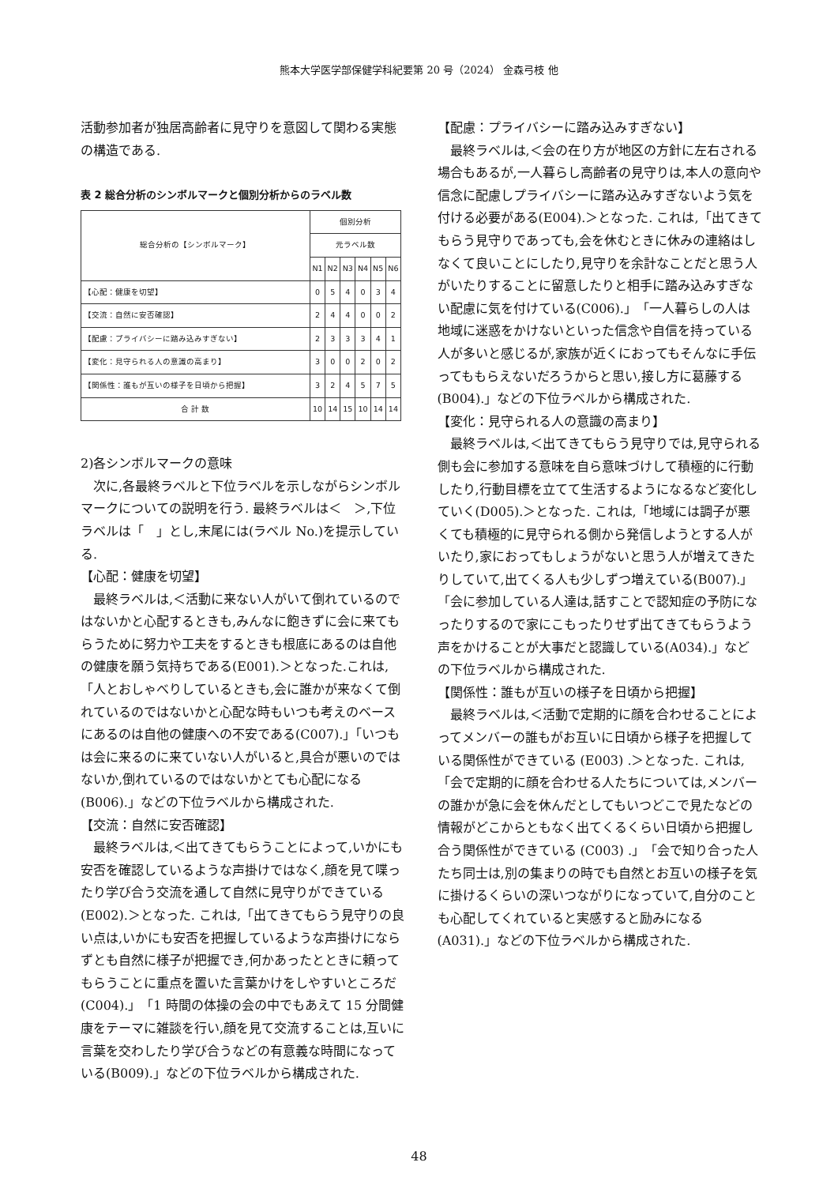熊本大学医学部保健学科紀要第 20 号（2024） 金森弓枝 他
活動参加者が独居高齢者に見守りを意図して関わる実態の構造である.
表 2 総合分析のシンボルマークと個別分析からのラベル数
| 総合分析の【シンボルマーク】 | 個別分析 | | | | | |
| --- | --- | --- | --- | --- | --- | --- |
| | 元ラベル数 | | | | | |
| | N1 | N2 | N3 | N4 | N5 | N6 |
| 【心配：健康を切望】 | 0 | 5 | 4 | 0 | 3 | 4 |
| 【交流：自然に安否確認】 | 2 | 4 | 4 | 0 | 0 | 2 |
| 【配慮：プライバシーに踏み込みすぎない】 | 2 | 3 | 3 | 3 | 4 | 1 |
| 【変化：見守られる人の意識の高まり】 | 3 | 0 | 0 | 2 | 0 | 2 |
| 【関係性：誰もが互いの様子を日頃から把握】 | 3 | 2 | 4 | 5 | 7 | 5 |
| 合 計 数 | 10 | 14 | 15 | 10 | 14 | 14 |
2)各シンボルマークの意味
次に,各最終ラベルと下位ラベルを示しながらシンボルマークについての説明を行う. 最終ラベルは＜　＞,下位ラベルは「　」とし,末尾には(ラベル No.)を提示している.
【心配：健康を切望】
最終ラベルは,＜活動に来ない人がいて倒れているのではないかと心配するときも,みんなに飽きずに会に来てもらうために努力や工夫をするときも根底にあるのは自他の健康を願う気持ちである(E001).＞となった.これは,「人とおしゃべりしているときも,会に誰かが来なくて倒れているのではないかと心配な時もいつも考えのベースにあるのは自他の健康への不安である(C007).」「いつもは会に来るのに来ていない人がいると,具合が悪いのではないか,倒れているのではないかとても心配になる(B006).」などの下位ラベルから構成された.
【交流：自然に安否確認】
最終ラベルは,＜出てきてもらうことによって,いかにも安否を確認しているような声掛けではなく,顔を見て喋ったり学び合う交流を通して自然に見守りができている(E002).＞となった. これは,「出てきてもらう見守りの良い点は,いかにも安否を把握しているような声掛けにならずとも自然に様子が把握でき,何かあったとときに頼ってもらうことに重点を置いた言葉かけをしやすいところだ(C004).」「1 時間の体操の会の中でもあえて 15 分間健康をテーマに雑談を行い,顔を見て交流することは,互いに言葉を交わしたり学び合うなどの有意義な時間になっている(B009).」などの下位ラベルから構成された.
【配慮：プライバシーに踏み込みすぎない】
最終ラベルは,＜会の在り方が地区の方針に左右される場合もあるが,一人暮らし高齢者の見守りは,本人の意向や信念に配慮しプライバシーに踏み込みすぎないよう気を付ける必要がある(E004).＞となった. これは,「出てきてもらう見守りであっても,会を休むときに休みの連絡はしなくて良いことにしたり,見守りを余計なことだと思う人がいたりすることに留意したりと相手に踏み込みすぎない配慮に気を付けている(C006).」「一人暮らしの人は地域に迷惑をかけないといった信念や自信を持っている人が多いと感じるが,家族が近くにおってもそんなに手伝ってももらえないだろうからと思い,接し方に葛藤する(B004).」などの下位ラベルから構成された.
【変化：見守られる人の意識の高まり】
最終ラベルは,＜出てきてもらう見守りでは,見守られる側も会に参加する意味を自ら意味づけして積極的に行動したり,行動目標を立てて生活するようになるなど変化していく(D005).＞となった. これは,「地域には調子が悪くても積極的に見守られる側から発信しようとする人がいたり,家におってもしょうがないと思う人が増えてきたりしていて,出てくる人も少しずつ増えている(B007).」「会に参加している人達は,話すことで認知症の予防になったりするので家にこもったりせず出てきてもらうよう声をかけることが大事だと認識している(A034).」などの下位ラベルから構成された.
【関係性：誰もが互いの様子を日頃から把握】
最終ラベルは,＜活動で定期的に顔を合わせることによってメンバーの誰もがお互いに日頃から様子を把握している関係性ができている (E003) .＞となった. これは,「会で定期的に顔を合わせる人たちについては,メンバーの誰かが急に会を休んだとしてもいつどこで見たなどの情報がどこからともなく出てくるくらい日頃から把握し合う関係性ができている (C003) .」「会で知り合った人たち同士は,別の集まりの時でも自然とお互いの様子を気に掛けるくらいの深いつながりになっていて,自分のことも心配してくれていると実感すると励みになる(A031).」などの下位ラベルから構成された.
48